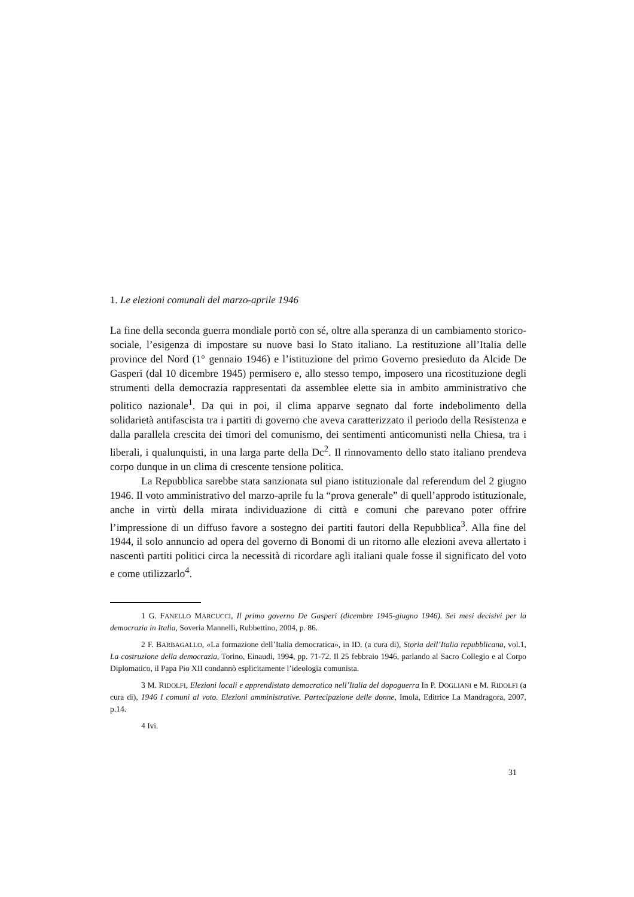1. Le elezioni comunali del marzo-aprile 1946
La fine della seconda guerra mondiale portò con sé, oltre alla speranza di un cambiamento storico-sociale, l’esigenza di impostare su nuove basi lo Stato italiano. La restituzione all’Italia delle province del Nord (1° gennaio 1946) e l’istituzione del primo Governo presieduto da Alcide De Gasperi (dal 10 dicembre 1945) permisero e, allo stesso tempo, imposero una ricostituzione degli strumenti della democrazia rappresentati da assemblee elette sia in ambito amministrativo che politico nazionale<sup>1</sup>. Da qui in poi, il clima apparve segnato dal forte indebolimento della solidarietà antifascista tra i partiti di governo che aveva caratterizzato il periodo della Resistenza e dalla parallela crescita dei timori del comunismo, dei sentimenti anticomunisti nella Chiesa, tra i liberali, i qualunquisti, in una larga parte della Dc<sup>2</sup>. Il rinnovamento dello stato italiano prendeva corpo dunque in un clima di crescente tensione politica.
La Repubblica sarebbe stata sanzionata sul piano istituzionale dal referendum del 2 giugno 1946. Il voto amministrativo del marzo-aprile fu la “prova generale” di quell’approdo istituzionale, anche in virtù della mirata individuazione di città e comuni che parevano poter offrire l’impressione di un diffuso favore a sostegno dei partiti fautori della Repubblica<sup>3</sup>. Alla fine del 1944, il solo annuncio ad opera del governo di Bonomi di un ritorno alle elezioni aveva allertato i nascenti partiti politici circa la necessità di ricordare agli italiani quale fosse il significato del voto e come utilizzarlo<sup>4</sup>.
1 G. FANELLO MARCUCCI, Il primo governo De Gasperi (dicembre 1945-giugno 1946). Sei mesi decisivi per la democrazia in Italia, Soveria Mannelli, Rubbettino, 2004, p. 86.
2 F. BARBAGALLO, «La formazione dell’Italia democratica», in ID. (a cura di), Storia dell’Italia repubblicana, vol.1, La costruzione della democrazia, Torino, Einaudi, 1994, pp. 71-72. Il 25 febbraio 1946, parlando al Sacro Collegio e al Corpo Diplomatico, il Papa Pio XII condannò esplicitamente l’ideologia comunista.
3 M. RIDOLFI, Elezioni locali e apprendistato democratico nell’Italia del dopoguerra In P. DOGLIANI e M. RIDOLFI (a cura di), 1946 I comuni al voto. Elezioni amministrative. Partecipazione delle donne, Imola, Editrice La Mandragora, 2007, p.14.
4 Ivi.
31